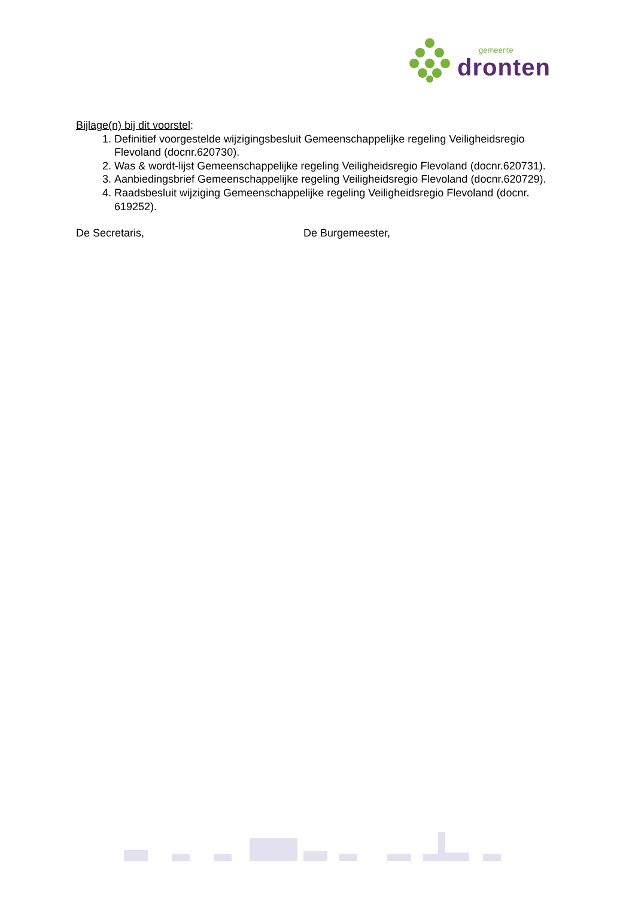gemeente
dronten
Bijlage(n) bij dit voorstel:
1. Definitief voorgestelde wijzigingsbesluit Gemeenschappelijke regeling Veiligheidsregio Flevoland (docnr.620730).
2. Was & wordt-lijst Gemeenschappelijke regeling Veiligheidsregio Flevoland (docnr.620731).
3. Aanbiedingsbrief Gemeenschappelijke regeling Veiligheidsregio Flevoland (docnr.620729).
4. Raadsbesluit wijziging Gemeenschappelijke regeling Veiligheidsregio Flevoland (docnr. 619252).
De Secretaris, De Burgemeester,